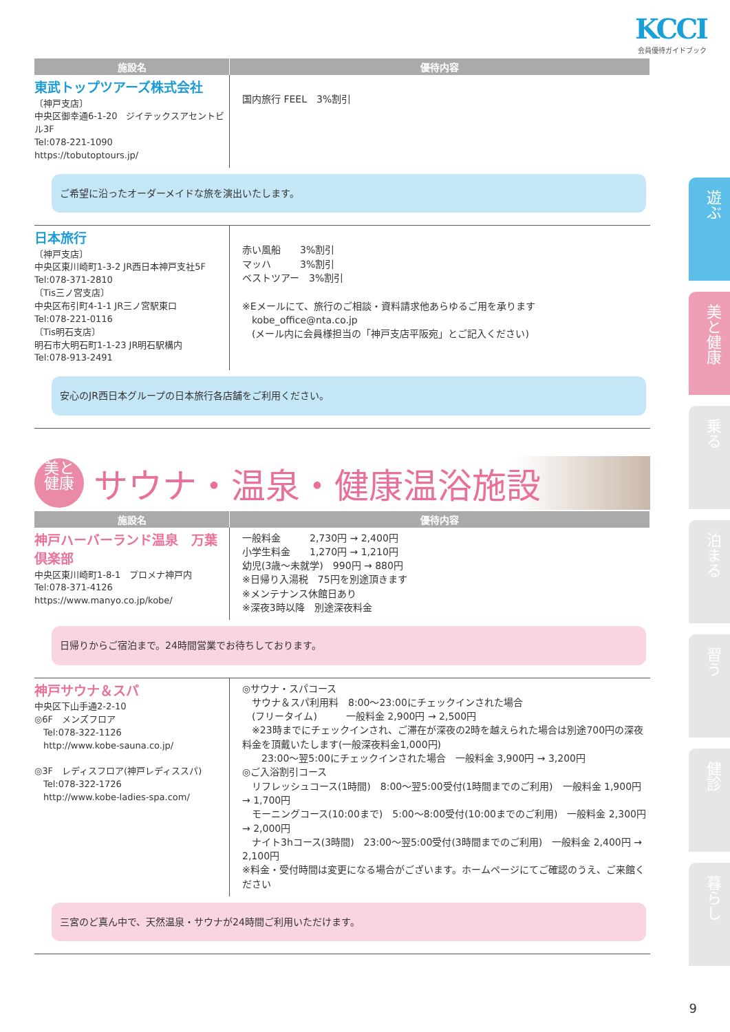KCCI
会員優待ガイドブック
| 施設名 | 優待内容 |
| --- | --- |
| 東武トップツアーズ株式会社 〔神戸支店〕 中央区御幸通6-1-20 ジイテックスアセントビル3F Tel:078-221-1090 https://tobutoptours.jp/ | 国内旅行 FEEL 3%割引 |
| ご希望に沿ったオーダーメイドな旅を演出いたします。 | |
| 日本旅行 〔神戸支店〕 中央区東川崎町1-3-2 JR西日本神戸支社5F Tel:078-371-2810 〔Tis三ノ宮支店〕 中央区布引町4-1-1 JR三ノ宮駅東口 Tel:078-221-0116 〔Tis明石支店〕 明石市大明石町1-1-23 JR明石駅構内 Tel:078-913-2491 | 赤い風船 3%割引 マッハ 3%割引 ベストツアー 3%割引 ※Eメールにて、旅行のご相談・資料請求他あらゆるご用を承ります kobe_office@nta.co.jp (メール内に会員様担当の「神戸支店平阪宛」とご記入ください) |
| 安心のJR西日本グループの日本旅行各店舗をご利用ください。 | |
美と
健康
サウナ・温泉・健康温浴施設
| 施設名 | 優待内容 |
| --- | --- |
| 神戸ハーバーランド温泉 万葉倶楽部 中央区東川崎町1-8-1 プロメナ神戸内 Tel:078-371-4126 https://www.manyo.co.jp/kobe/ | 一般料金 2,730円 → 2,400円 小学生料金 1,270円 → 1,210円 幼児(3歳～未就学) 990円 → 880円 ※日帰り入湯税 75円を別途頂きます ※メンテナンス休館日あり ※深夜3時以降 別途深夜料金 |
| 日帰りからご宿泊まで。24時間営業でお待ちしております。 | |
| 神戸サウナ＆スパ 中央区下山手通2-2-10 ◎6F メンズフロア Tel:078-322-1126 http://www.kobe-sauna.co.jp/ ◎3F レディスフロア(神戸レディススパ) Tel:078-322-1726 http://www.kobe-ladies-spa.com/ | ◎サウナ・スパコース サウナ＆スパ利用料 8:00～23:00にチェックインされた場合 (フリータイム) 一般料金 2,900円 → 2,500円 ※23時までにチェックインされ、ご滞在が深夜の2時を越えられた場合は別途700円の深夜料金を頂戴いたします(一般深夜料金1,000円) 23:00～翌5:00にチェックインされた場合 一般料金 3,900円 → 3,200円 ◎ご入浴割引コース リフレッシュコース(1時間) 8:00～翌5:00受付(1時間までのご利用) 一般料金 1,900円 → 1,700円 モーニングコース(10:00まで) 5:00～8:00受付(10:00までのご利用) 一般料金 2,300円 → 2,000円 ナイト3hコース(3時間) 23:00～翌5:00受付(3時間までのご利用) 一般料金 2,400円 → 2,100円 ※料金・受付時間は変更になる場合がございます。ホームページにてご確認のうえ、ご来館ください |
| 三宮のど真ん中で、天然温泉・サウナが24時間ご利用いただけます。 | |
遊ぶ
美と健康
乗る
泊まる
習う
健診
暮らし
9